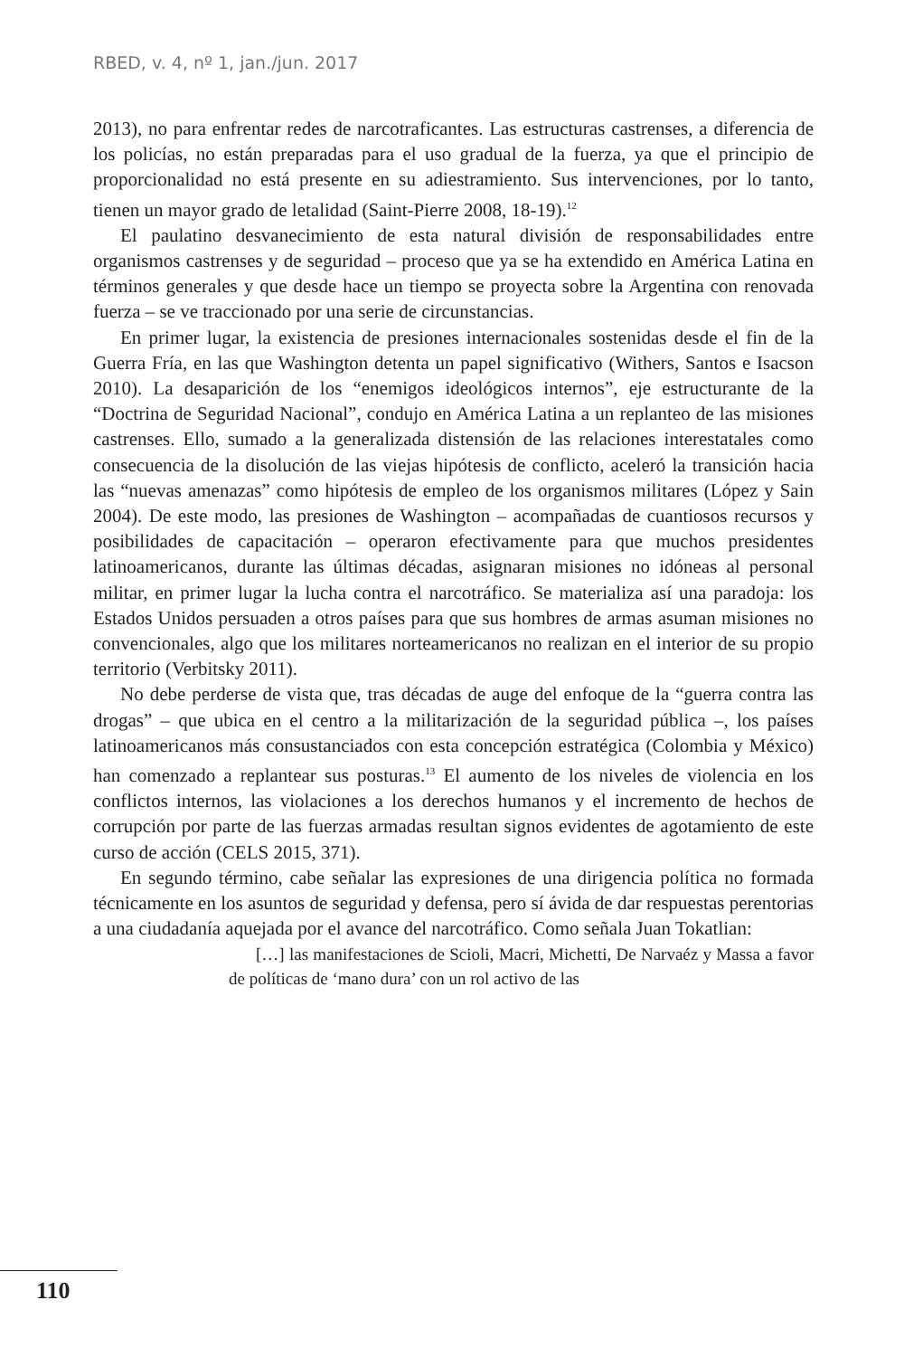RBED, v. 4, nº 1, jan./jun. 2017
2013), no para enfrentar redes de narcotraficantes. Las estructuras castrenses, a diferencia de los policías, no están preparadas para el uso gradual de la fuerza, ya que el principio de proporcionalidad no está presente en su adiestramiento. Sus intervenciones, por lo tanto, tienen un mayor grado de letalidad (Saint-Pierre 2008, 18-19).<sup>12</sup>
El paulatino desvanecimiento de esta natural división de responsabilidades entre organismos castrenses y de seguridad – proceso que ya se ha extendido en América Latina en términos generales y que desde hace un tiempo se proyecta sobre la Argentina con renovada fuerza – se ve traccionado por una serie de circunstancias.
En primer lugar, la existencia de presiones internacionales sostenidas desde el fin de la Guerra Fría, en las que Washington detenta un papel significativo (Withers, Santos e Isacson 2010). La desaparición de los “enemigos ideológicos internos”, eje estructurante de la “Doctrina de Seguridad Nacional”, condujo en América Latina a un replanteo de las misiones castrenses. Ello, sumado a la generalizada distensión de las relaciones interestatales como consecuencia de la disolución de las viejas hipótesis de conflicto, aceleró la transición hacia las “nuevas amenazas” como hipótesis de empleo de los organismos militares (López y Sain 2004). De este modo, las presiones de Washington – acompañadas de cuantiosos recursos y posibilidades de capacitación – operaron efectivamente para que muchos presidentes latinoamericanos, durante las últimas décadas, asignaran misiones no idóneas al personal militar, en primer lugar la lucha contra el narcotráfico. Se materializa así una paradoja: los Estados Unidos persuaden a otros países para que sus hombres de armas asuman misiones no convencionales, algo que los militares norteamericanos no realizan en el interior de su propio territorio (Verbitsky 2011).
No debe perderse de vista que, tras décadas de auge del enfoque de la “guerra contra las drogas” – que ubica en el centro a la militarización de la seguridad pública –, los países latinoamericanos más consustanciados con esta concepción estratégica (Colombia y México) han comenzado a replantear sus posturas.<sup>13</sup> El aumento de los niveles de violencia en los conflictos internos, las violaciones a los derechos humanos y el incremento de hechos de corrupción por parte de las fuerzas armadas resultan signos evidentes de agotamiento de este curso de acción (CELS 2015, 371).
En segundo término, cabe señalar las expresiones de una dirigencia política no formada técnicamente en los asuntos de seguridad y defensa, pero sí ávida de dar respuestas perentorias a una ciudadanía aquejada por el avance del narcotráfico. Como señala Juan Tokatlian:
[…] las manifestaciones de Scioli, Macri, Michetti, De Narvaéz y Massa a favor de políticas de ‘mano dura’ con un rol activo de las
110